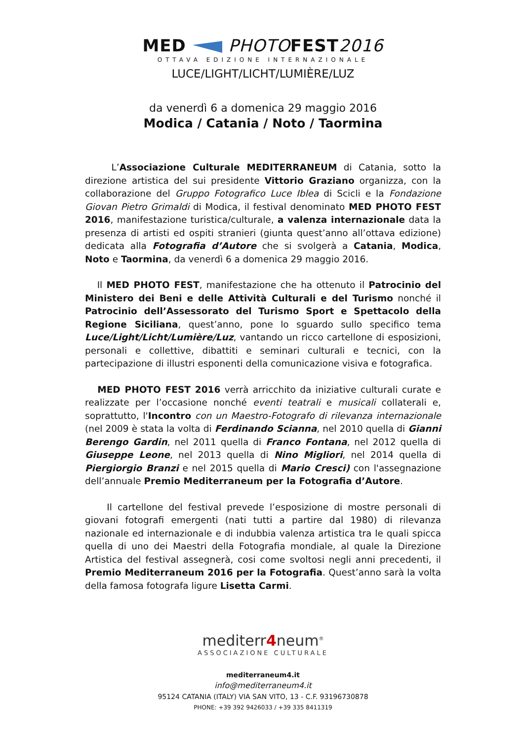MED PHOTOFEST2016
OTTAVA EDIZIONE INTERNAZIONALE
LUCE/LIGHT/LICHT/LUMIÈRE/LUZ
da venerdì 6 a domenica 29 maggio 2016
Modica / Catania / Noto / Taormina
L’Associazione Culturale MEDITERRANEUM di Catania, sotto la direzione artistica del sui presidente Vittorio Graziano organizza, con la collaborazione del Gruppo Fotografico Luce Iblea di Scicli e la Fondazione Giovan Pietro Grimaldi di Modica, il festival denominato MED PHOTO FEST 2016, manifestazione turistica/culturale, a valenza internazionale data la presenza di artisti ed ospiti stranieri (giunta quest’anno all’ottava edizione) dedicata alla Fotografia d’Autore che si svolgerà a Catania, Modica, Noto e Taormina, da venerdì 6 a domenica 29 maggio 2016.
Il MED PHOTO FEST, manifestazione che ha ottenuto il Patrocinio del Ministero dei Beni e delle Attività Culturali e del Turismo nonché il Patrocinio dell’Assessorato del Turismo Sport e Spettacolo della Regione Siciliana, quest’anno, pone lo sguardo sullo specifico tema Luce/Light/Licht/Lumière/Luz, vantando un ricco cartellone di esposizioni, personali e collettive, dibattiti e seminari culturali e tecnici, con la partecipazione di illustri esponenti della comunicazione visiva e fotografica.
MED PHOTO FEST 2016 verrà arricchito da iniziative culturali curate e realizzate per l’occasione nonché eventi teatrali e musicali collaterali e, soprattutto, l'Incontro con un Maestro-Fotografo di rilevanza internazionale (nel 2009 è stata la volta di Ferdinando Scianna, nel 2010 quella di Gianni Berengo Gardin, nel 2011 quella di Franco Fontana, nel 2012 quella di Giuseppe Leone, nel 2013 quella di Nino Migliori, nel 2014 quella di Piergiorgio Branzi e nel 2015 quella di Mario Cresci) con l'assegnazione dell’annuale Premio Mediterraneum per la Fotografia d’Autore.
Il cartellone del festival prevede l’esposizione di mostre personali di giovani fotografi emergenti (nati tutti a partire dal 1980) di rilevanza nazionale ed internazionale e di indubbia valenza artistica tra le quali spicca quella di uno dei Maestri della Fotografia mondiale, al quale la Direzione Artistica del festival assegnerà, cosi come svoltosi negli anni precedenti, il Premio Mediterraneum 2016 per la Fotografia. Quest’anno sarà la volta della famosa fotografa ligure Lisetta Carmi.
mediterr4neum<sup>®</sup>
ASSOCIAZIONE CULTURALE
mediterraneum4.it
info@mediterraneum4.it
95124 CATANIA (ITALY) VIA SAN VITO, 13 - C.F. 93196730878
PHONE: +39 392 9426033 / +39 335 8411319